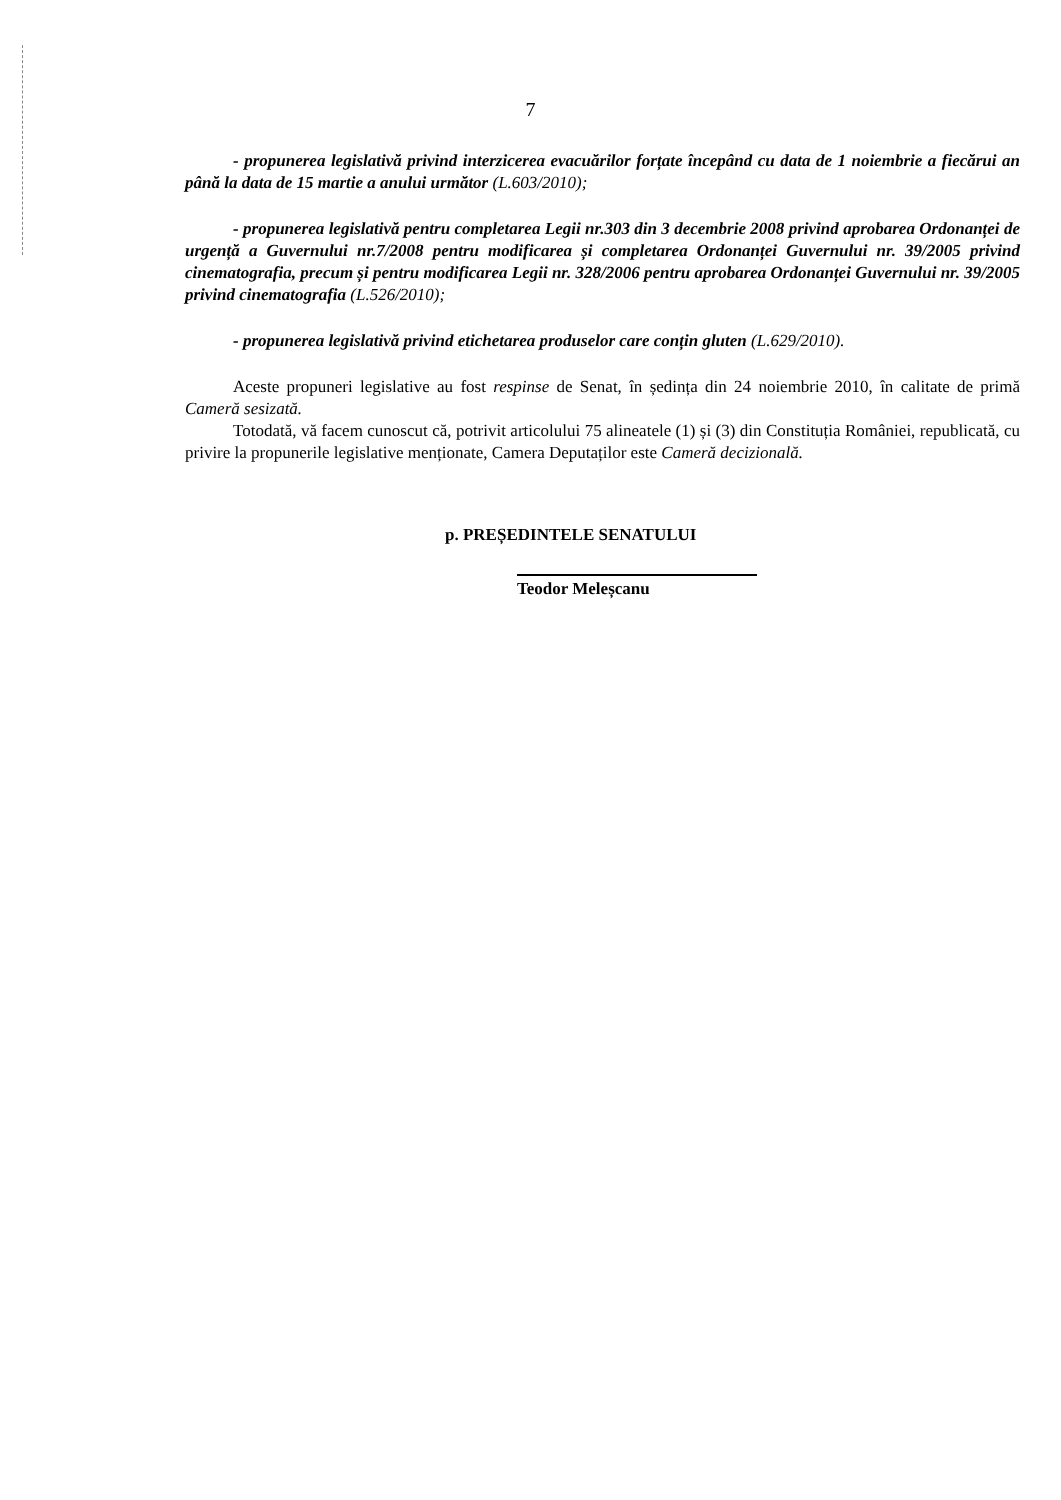7
- propunerea legislativă privind interzicerea evacuărilor forțate începând cu data de 1 noiembrie a fiecărui an până la data de 15 martie a anului următor (L.603/2010);
- propunerea legislativă pentru completarea Legii nr.303 din 3 decembrie 2008 privind aprobarea Ordonanței de urgență a Guvernului nr.7/2008 pentru modificarea și completarea Ordonanței Guvernului nr. 39/2005 privind cinematografia, precum și pentru modificarea Legii nr. 328/2006 pentru aprobarea Ordonanței Guvernului nr. 39/2005 privind cinematografia (L.526/2010);
- propunerea legislativă privind etichetarea produselor care conțin gluten (L.629/2010).
Aceste propuneri legislative au fost respinse de Senat, în ședința din 24 noiembrie 2010, în calitate de primă Cameră sesizată.
Totodată, vă facem cunoscut că, potrivit articolului 75 alineatele (1) și (3) din Constituția României, republicată, cu privire la propunerile legislative menționate, Camera Deputaților este Cameră decizională.
p. PREȘEDINTELE SENATULUI
Teodor Meleșcanu